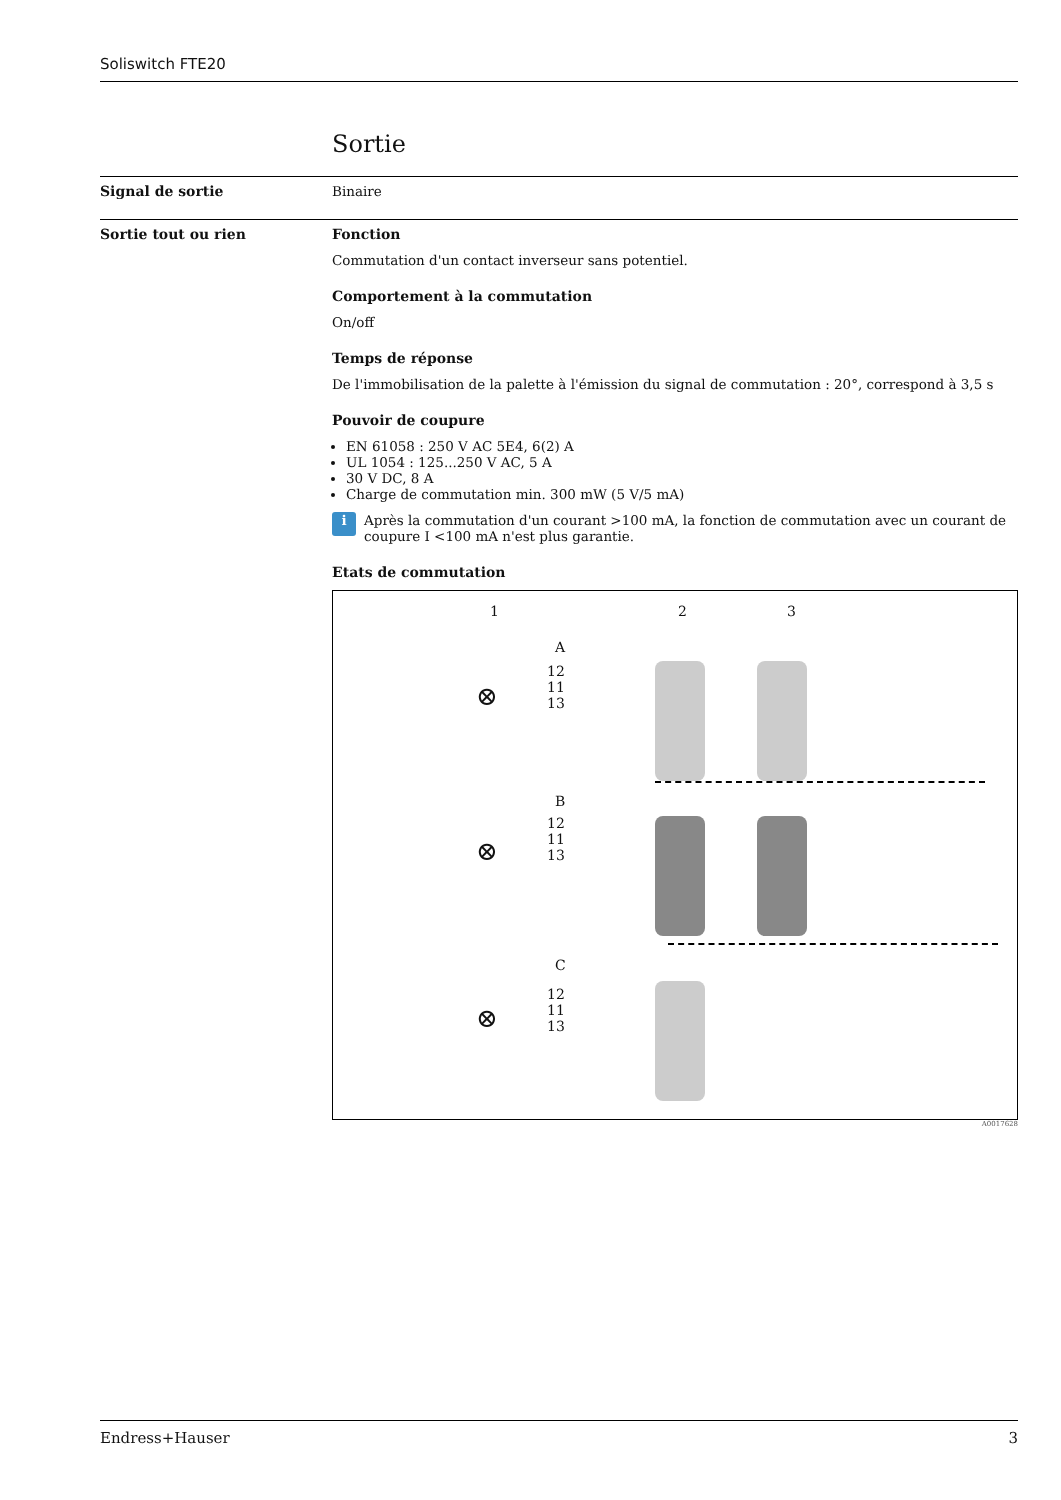Soliswitch FTE20
Sortie
Signal de sortie Binaire
Sortie tout ou rien Fonction
Commutation d'un contact inverseur sans potentiel.
Comportement à la commutation
On/off
Temps de réponse
De l'immobilisation de la palette à l'émission du signal de commutation : 20°, correspond à 3,5 s
Pouvoir de coupure
EN 61058 : 250 V AC 5E4, 6(2) A
UL 1054 : 125...250 V AC, 5 A
30 V DC, 8 A
Charge de commutation min. 300 mW (5 V/5 mA)
i
Après la commutation d'un courant >100 mA, la fonction de commutation avec un courant de coupure I <100 mA n'est plus garantie.
Etats de commutation
1 2 3
A
12
11
13
B
12
11
13
C
12
11
13
⊗
⊗
⊗
A0017628
Endress+Hauser 3